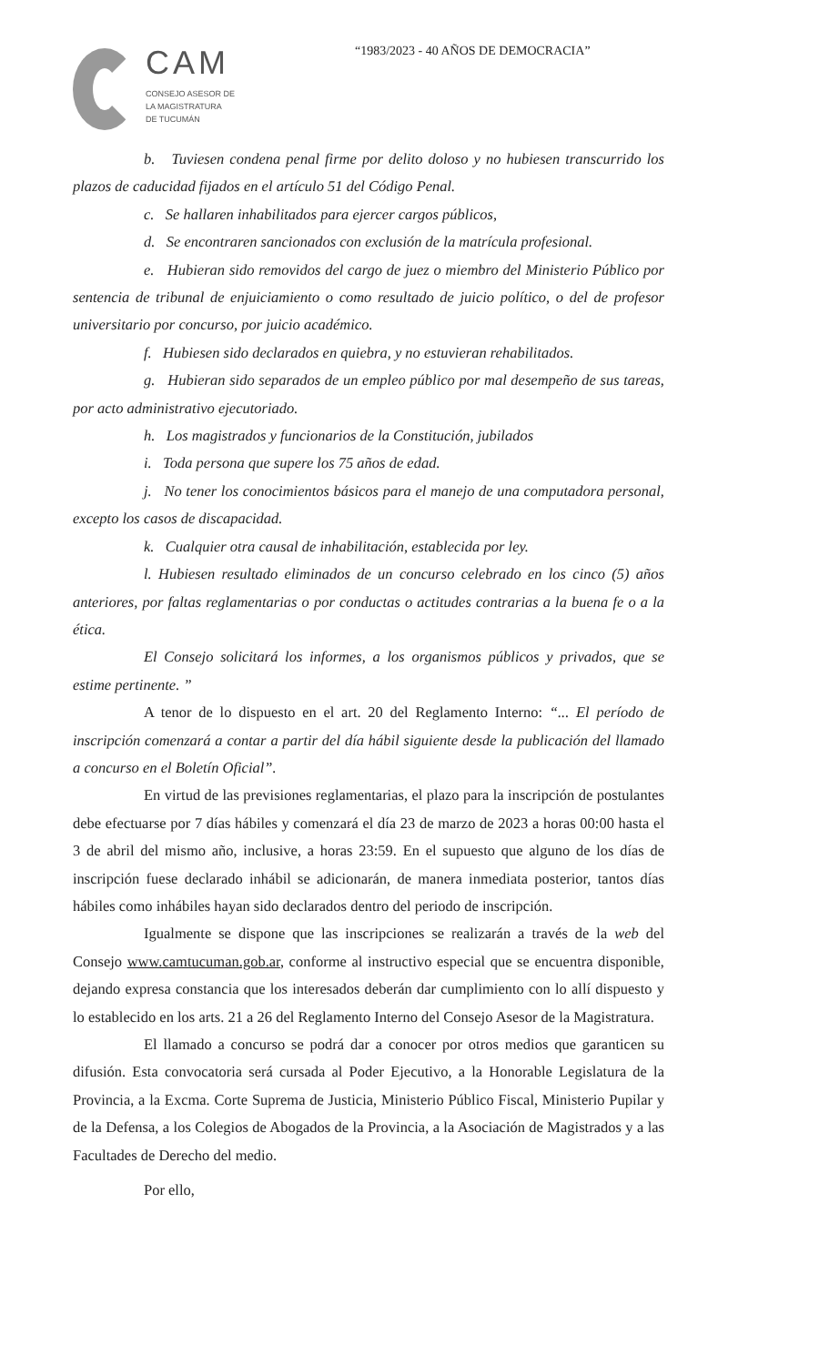CAM
CONSEJO ASESOR DE
LA MAGISTRATURA
DE TUCUMÁN
“1983/2023 - 40 AÑOS DE DEMOCRACIA”
b. Tuviesen condena penal firme por delito doloso y no hubiesen transcurrido los plazos de caducidad fijados en el artículo 51 del Código Penal.
c. Se hallaren inhabilitados para ejercer cargos públicos,
d. Se encontraren sancionados con exclusión de la matrícula profesional.
e. Hubieran sido removidos del cargo de juez o miembro del Ministerio Público por sentencia de tribunal de enjuiciamiento o como resultado de juicio político, o del de profesor universitario por concurso, por juicio académico.
f. Hubiesen sido declarados en quiebra, y no estuvieran rehabilitados.
g. Hubieran sido separados de un empleo público por mal desempeño de sus tareas, por acto administrativo ejecutoriado.
h. Los magistrados y funcionarios de la Constitución, jubilados
i. Toda persona que supere los 75 años de edad.
j. No tener los conocimientos básicos para el manejo de una computadora personal, excepto los casos de discapacidad.
k. Cualquier otra causal de inhabilitación, establecida por ley.
l. Hubiesen resultado eliminados de un concurso celebrado en los cinco (5) años anteriores, por faltas reglamentarias o por conductas o actitudes contrarias a la buena fe o a la ética.
El Consejo solicitará los informes, a los organismos públicos y privados, que se estime pertinente. ”
A tenor de lo dispuesto en el art. 20 del Reglamento Interno: “... El período de inscripción comenzará a contar a partir del día hábil siguiente desde la publicación del llamado a concurso en el Boletín Oficial”.
En virtud de las previsiones reglamentarias, el plazo para la inscripción de postulantes debe efectuarse por 7 días hábiles y comenzará el día 23 de marzo de 2023 a horas 00:00 hasta el 3 de abril del mismo año, inclusive, a horas 23:59. En el supuesto que alguno de los días de inscripción fuese declarado inhábil se adicionarán, de manera inmediata posterior, tantos días hábiles como inhábiles hayan sido declarados dentro del periodo de inscripción.
Igualmente se dispone que las inscripciones se realizarán a través de la web del Consejo www.camtucuman.gob.ar, conforme al instructivo especial que se encuentra disponible, dejando expresa constancia que los interesados deberán dar cumplimiento con lo allí dispuesto y lo establecido en los arts. 21 a 26 del Reglamento Interno del Consejo Asesor de la Magistratura.
El llamado a concurso se podrá dar a conocer por otros medios que garanticen su difusión. Esta convocatoria será cursada al Poder Ejecutivo, a la Honorable Legislatura de la Provincia, a la Excma. Corte Suprema de Justicia, Ministerio Público Fiscal, Ministerio Pupilar y de la Defensa, a los Colegios de Abogados de la Provincia, a la Asociación de Magistrados y a las Facultades de Derecho del medio.
Por ello,